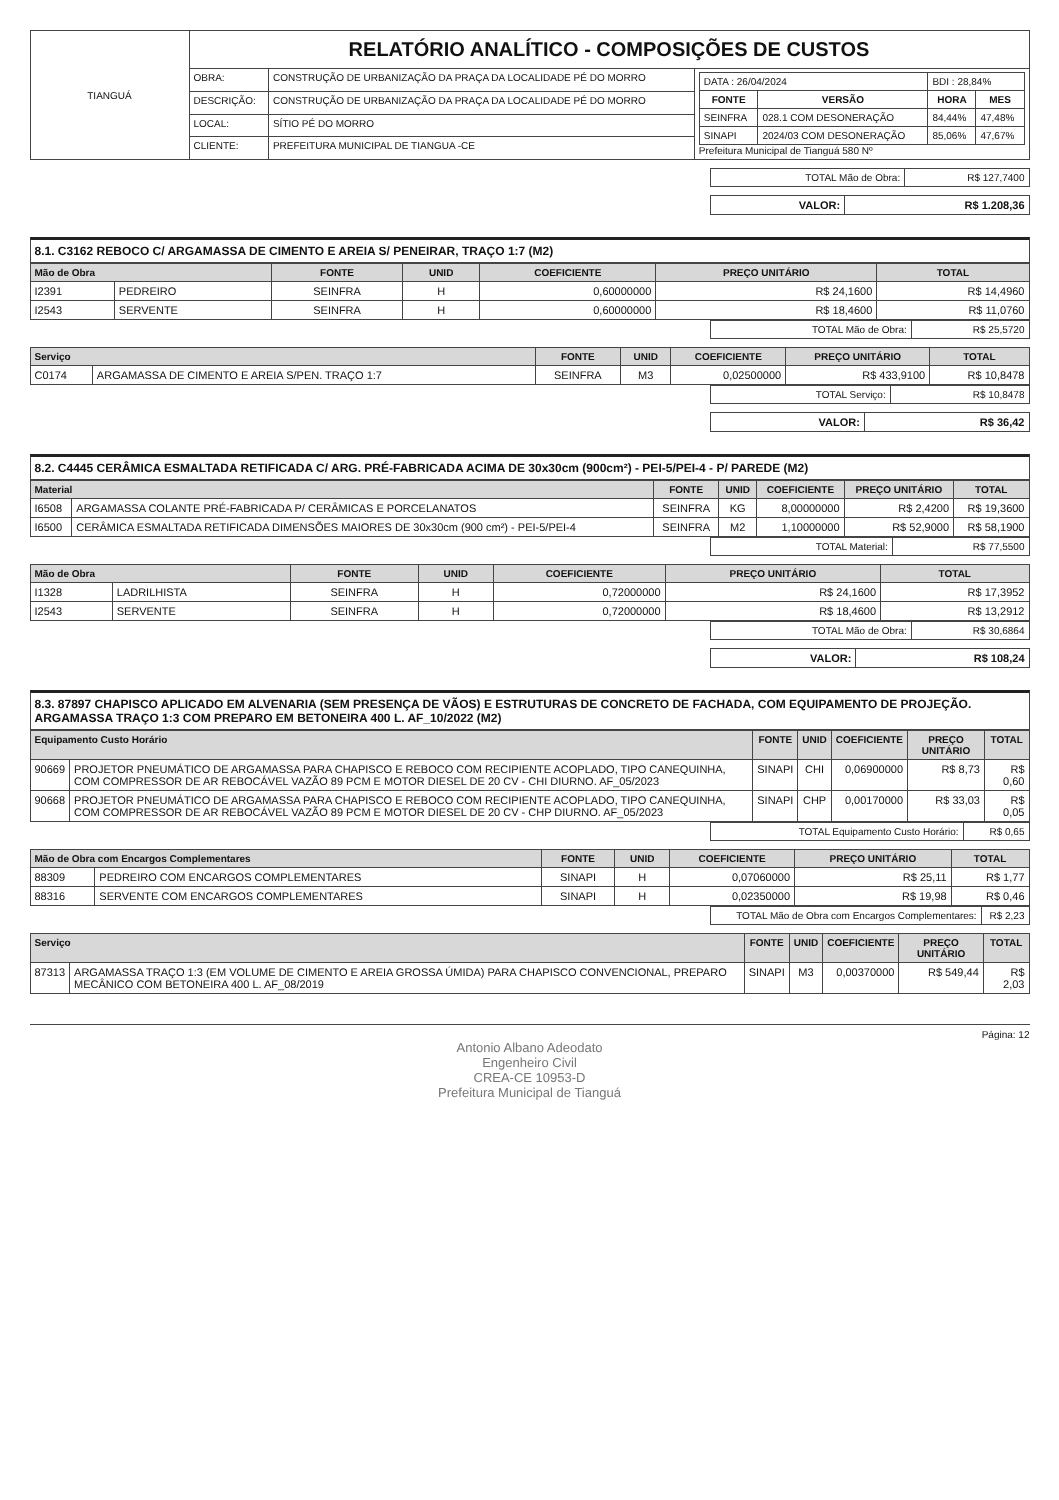| TIANGUÁ | RELATÓRIO ANALÍTICO - COMPOSIÇÕES DE CUSTOS | | |
| | OBRA: | CONSTRUÇÃO DE URBANIZAÇÃO DA PRAÇA DA LOCALIDADE PÉ DO MORRO | / DATA : 26/04/2024 / / BDI : 28,84% / / / FONTE / VERSÃO / HORA / MES / / SEINFRA / 028.1 COM DESONERAÇÃO / 84,44% / 47,48% / / SINAPI / 2024/03 COM DESONERAÇÃO / 85,06% / 47,67% / Prefeitura Municipal de Tianguá 580 Nº |
| | DESCRIÇÃO: | CONSTRUÇÃO DE URBANIZAÇÃO DA PRAÇA DA LOCALIDADE PÉ DO MORRO | |
| | LOCAL: | SÍTIO PÉ DO MORRO | |
| | CLIENTE: | PREFEITURA MUNICIPAL DE TIANGUA -CE | |
| TOTAL Mão de Obra: | R$ 127,7400 |
| VALOR: | R$ 1.208,36 |
8.1. C3162 REBOCO C/ ARGAMASSA DE CIMENTO E AREIA S/ PENEIRAR, TRAÇO 1:7 (M2)
| Mão de Obra | | FONTE | UNID | COEFICIENTE | PREÇO UNITÁRIO | TOTAL |
| --- | --- | --- | --- | --- | --- | --- |
| I2391 | PEDREIRO | SEINFRA | H | 0,60000000 | R$ 24,1600 | R$ 14,4960 |
| I2543 | SERVENTE | SEINFRA | H | 0,60000000 | R$ 18,4600 | R$ 11,0760 |
| TOTAL Mão de Obra: | R$ 25,5720 |
| Serviço | | FONTE | UNID | COEFICIENTE | PREÇO UNITÁRIO | TOTAL |
| --- | --- | --- | --- | --- | --- | --- |
| C0174 | ARGAMASSA DE CIMENTO E AREIA S/PEN. TRAÇO 1:7 | SEINFRA | M3 | 0,02500000 | R$ 433,9100 | R$ 10,8478 |
| TOTAL Serviço: | R$ 10,8478 |
| VALOR: | R$ 36,42 |
8.2. C4445 CERÂMICA ESMALTADA RETIFICADA C/ ARG. PRÉ-FABRICADA ACIMA DE 30x30cm (900cm²) - PEI-5/PEI-4 - P/ PAREDE (M2)
| Material | | FONTE | UNID | COEFICIENTE | PREÇO UNITÁRIO | TOTAL |
| --- | --- | --- | --- | --- | --- | --- |
| I6508 | ARGAMASSA COLANTE PRÉ-FABRICADA P/ CERÂMICAS E PORCELANATOS | SEINFRA | KG | 8,00000000 | R$ 2,4200 | R$ 19,3600 |
| I6500 | CERÂMICA ESMALTADA RETIFICADA DIMENSÕES MAIORES DE 30x30cm (900 cm²) - PEI-5/PEI-4 | SEINFRA | M2 | 1,10000000 | R$ 52,9000 | R$ 58,1900 |
| TOTAL Material: | R$ 77,5500 |
| Mão de Obra | | FONTE | UNID | COEFICIENTE | PREÇO UNITÁRIO | TOTAL |
| --- | --- | --- | --- | --- | --- | --- |
| I1328 | LADRILHISTA | SEINFRA | H | 0,72000000 | R$ 24,1600 | R$ 17,3952 |
| I2543 | SERVENTE | SEINFRA | H | 0,72000000 | R$ 18,4600 | R$ 13,2912 |
| TOTAL Mão de Obra: | R$ 30,6864 |
| VALOR: | R$ 108,24 |
8.3. 87897 CHAPISCO APLICADO EM ALVENARIA (SEM PRESENÇA DE VÃOS) E ESTRUTURAS DE CONCRETO DE FACHADA, COM EQUIPAMENTO DE PROJEÇÃO. ARGAMASSA TRAÇO 1:3 COM PREPARO EM BETONEIRA 400 L. AF_10/2022 (M2)
| Equipamento Custo Horário | | FONTE | UNID | COEFICIENTE | PREÇO UNITÁRIO | TOTAL |
| --- | --- | --- | --- | --- | --- | --- |
| 90669 | PROJETOR PNEUMÁTICO DE ARGAMASSA PARA CHAPISCO E REBOCO COM RECIPIENTE ACOPLADO, TIPO CANEQUINHA, COM COMPRESSOR DE AR REBOCÁVEL VAZÃO 89 PCM E MOTOR DIESEL DE 20 CV - CHI DIURNO. AF_05/2023 | SINAPI | CHI | 0,06900000 | R$ 8,73 | R$ 0,60 |
| 90668 | PROJETOR PNEUMÁTICO DE ARGAMASSA PARA CHAPISCO E REBOCO COM RECIPIENTE ACOPLADO, TIPO CANEQUINHA, COM COMPRESSOR DE AR REBOCÁVEL VAZÃO 89 PCM E MOTOR DIESEL DE 20 CV - CHP DIURNO. AF_05/2023 | SINAPI | CHP | 0,00170000 | R$ 33,03 | R$ 0,05 |
| TOTAL Equipamento Custo Horário: | R$ 0,65 |
| Mão de Obra com Encargos Complementares | | FONTE | UNID | COEFICIENTE | PREÇO UNITÁRIO | TOTAL |
| --- | --- | --- | --- | --- | --- | --- |
| 88309 | PEDREIRO COM ENCARGOS COMPLEMENTARES | SINAPI | H | 0,07060000 | R$ 25,11 | R$ 1,77 |
| 88316 | SERVENTE COM ENCARGOS COMPLEMENTARES | SINAPI | H | 0,02350000 | R$ 19,98 | R$ 0,46 |
| TOTAL Mão de Obra com Encargos Complementares: | R$ 2,23 |
| Serviço | | FONTE | UNID | COEFICIENTE | PREÇO UNITÁRIO | TOTAL |
| --- | --- | --- | --- | --- | --- | --- |
| 87313 | ARGAMASSA TRAÇO 1:3 (EM VOLUME DE CIMENTO E AREIA GROSSA ÚMIDA) PARA CHAPISCO CONVENCIONAL, PREPARO MECÂNICO COM BETONEIRA 400 L. AF_08/2019 | SINAPI | M3 | 0,00370000 | R$ 549,44 | R$ 2,03 |
Página: 12
Antonio Albano Adeodato
Engenheiro Civil
CREA-CE 10953-D
Prefeitura Municipal de Tianguá